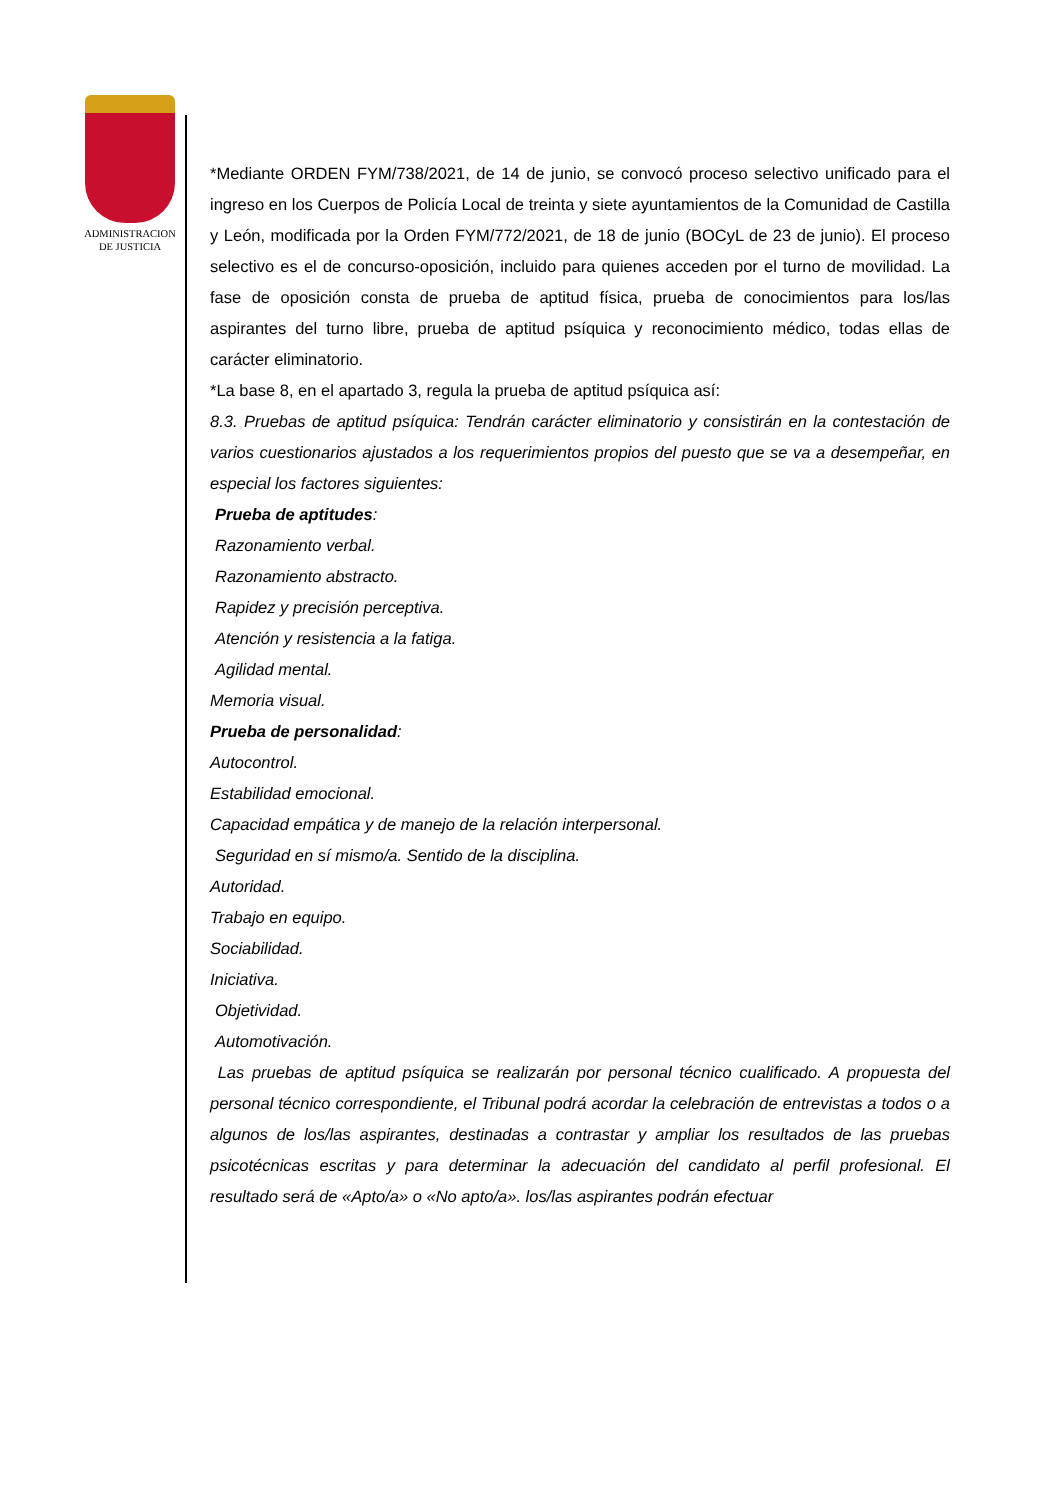ADMINISTRACION
DE JUSTICIA
*Mediante ORDEN FYM/738/2021, de 14 de junio, se convocó proceso selectivo unificado para el ingreso en los Cuerpos de Policía Local de treinta y siete ayuntamientos de la Comunidad de Castilla y León, modificada por la Orden FYM/772/2021, de 18 de junio (BOCyL de 23 de junio). El proceso selectivo es el de concurso-oposición, incluido para quienes acceden por el turno de movilidad. La fase de oposición consta de prueba de aptitud física, prueba de conocimientos para los/las aspirantes del turno libre, prueba de aptitud psíquica y reconocimiento médico, todas ellas de carácter eliminatorio.
*La base 8, en el apartado 3, regula la prueba de aptitud psíquica así:
8.3. Pruebas de aptitud psíquica: Tendrán carácter eliminatorio y consistirán en la contestación de varios cuestionarios ajustados a los requerimientos propios del puesto que se va a desempeñar, en especial los factores siguientes:
Prueba de aptitudes:
Razonamiento verbal.
Razonamiento abstracto.
Rapidez y precisión perceptiva.
Atención y resistencia a la fatiga.
Agilidad mental.
Memoria visual.
Prueba de personalidad:
Autocontrol.
Estabilidad emocional.
Capacidad empática y de manejo de la relación interpersonal.
Seguridad en sí mismo/a. Sentido de la disciplina.
Autoridad.
Trabajo en equipo.
Sociabilidad.
Iniciativa.
Objetividad.
Automotivación.
Las pruebas de aptitud psíquica se realizarán por personal técnico cualificado. A propuesta del personal técnico correspondiente, el Tribunal podrá acordar la celebración de entrevistas a todos o a algunos de los/las aspirantes, destinadas a contrastar y ampliar los resultados de las pruebas psicotécnicas escritas y para determinar la adecuación del candidato al perfil profesional. El resultado será de «Apto/a» o «No apto/a». los/las aspirantes podrán efectuar